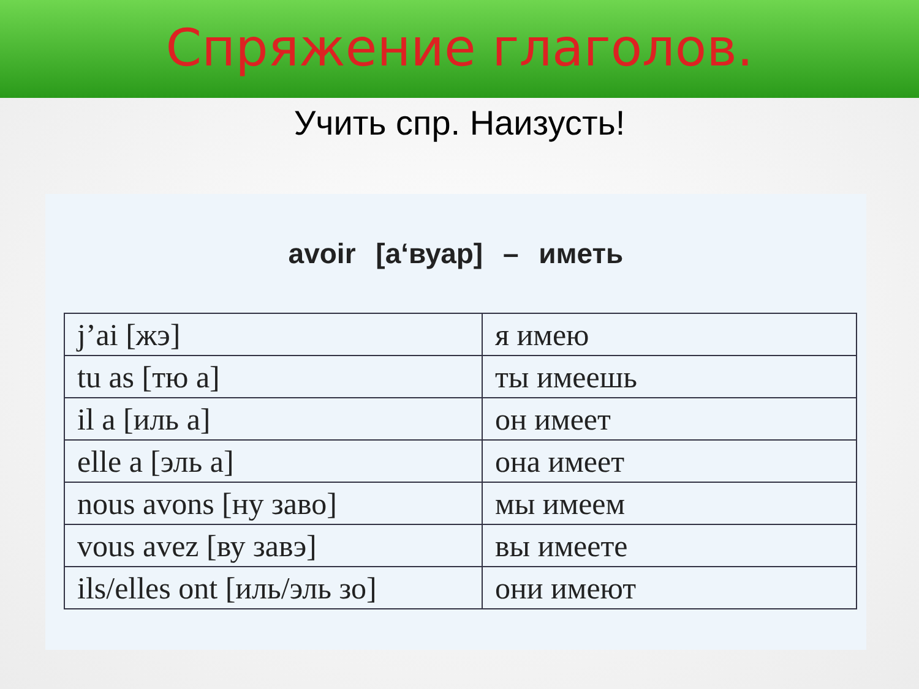Спряжение глаголов.
Учить спр. Наизусть!
avoir [a‘вуар] – иметь
| j’ai [жэ] | я имею |
| tu as [тю a] | ты имеешь |
| il a [иль a] | он имеет |
| elle a [эль a] | она имеет |
| nous avons [ну заво] | мы имеем |
| vous avez [ву завэ] | вы имеете |
| ils/elles ont [иль/эль зо] | они имеют |